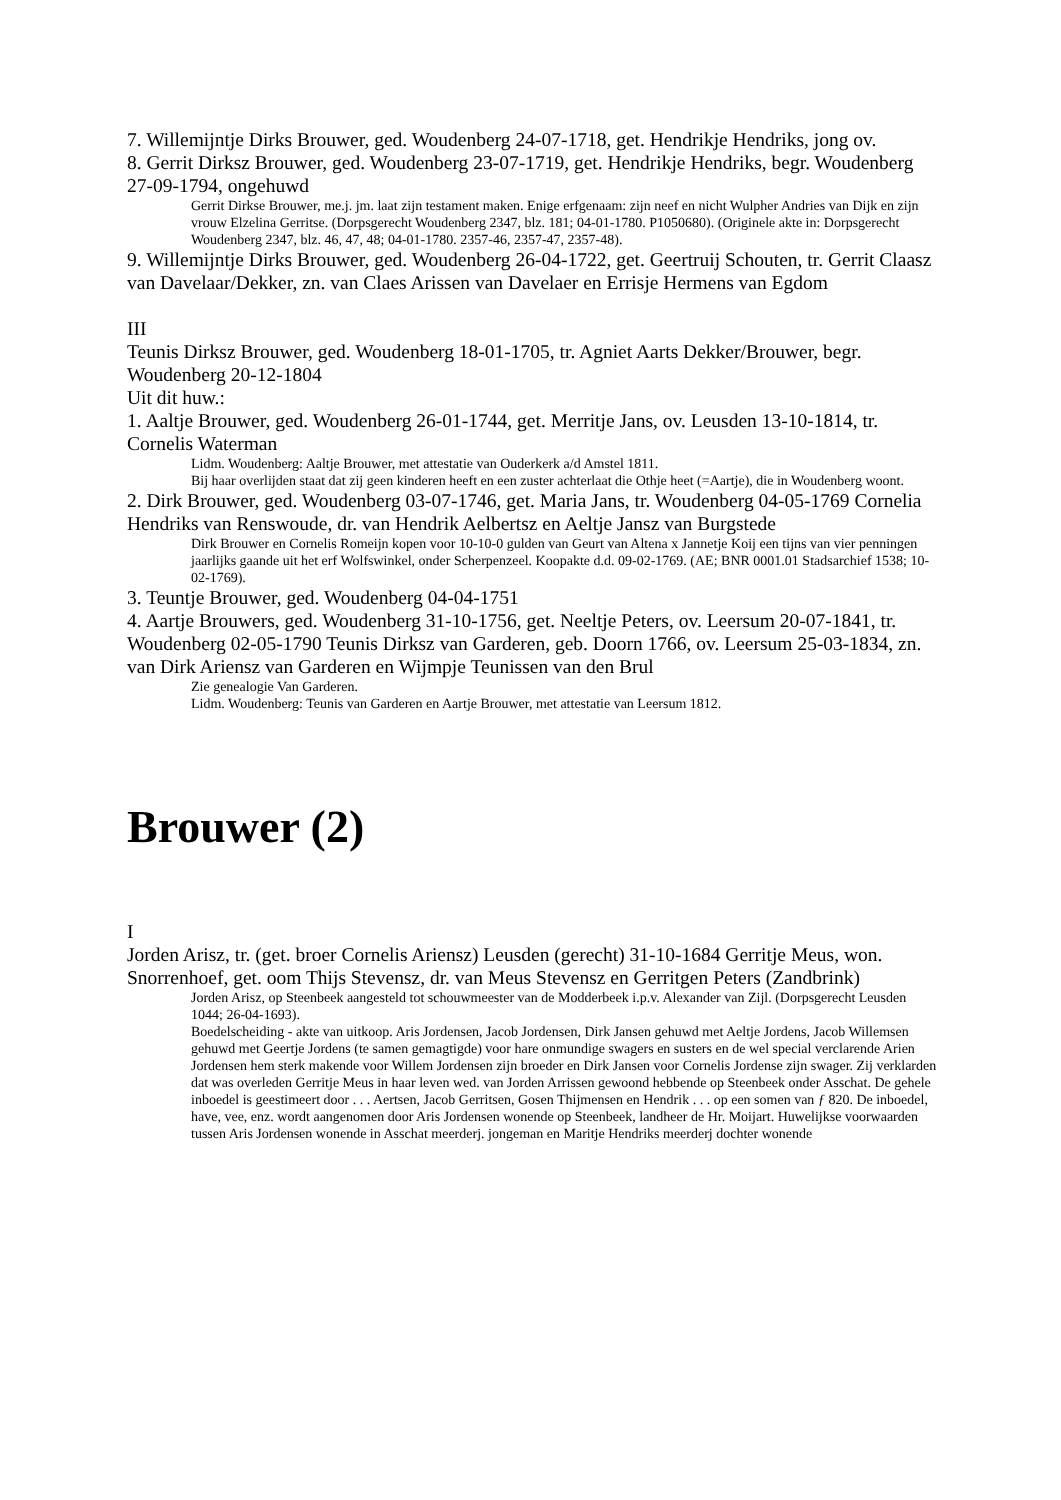7. Willemijntje Dirks Brouwer, ged. Woudenberg 24-07-1718, get. Hendrikje Hendriks, jong ov.
8. Gerrit Dirksz Brouwer, ged. Woudenberg 23-07-1719, get. Hendrikje Hendriks, begr. Woudenberg 27-09-1794, ongehuwd
Gerrit Dirkse Brouwer, me.j. jm. laat zijn testament maken. Enige erfgenaam: zijn neef en nicht Wulpher Andries van Dijk en zijn vrouw Elzelina Gerritse. (Dorpsgerecht Woudenberg 2347, blz. 181; 04-01-1780. P1050680). (Originele akte in: Dorpsgerecht Woudenberg 2347, blz. 46, 47, 48; 04-01-1780. 2357-46, 2357-47, 2357-48).
9. Willemijntje Dirks Brouwer, ged. Woudenberg 26-04-1722, get. Geertruij Schouten, tr. Gerrit Claasz van Davelaar/Dekker, zn. van Claes Arissen van Davelaer en Errisje Hermens van Egdom
III
Teunis Dirksz Brouwer, ged. Woudenberg 18-01-1705, tr. Agniet Aarts Dekker/Brouwer, begr. Woudenberg 20-12-1804
Uit dit huw.:
1. Aaltje Brouwer, ged. Woudenberg 26-01-1744, get. Merritje Jans, ov. Leusden 13-10-1814, tr. Cornelis Waterman
Lidm. Woudenberg: Aaltje Brouwer, met attestatie van Ouderkerk a/d Amstel 1811.
Bij haar overlijden staat dat zij geen kinderen heeft en een zuster achterlaat die Othje heet (=Aartje), die in Woudenberg woont.
2. Dirk Brouwer, ged. Woudenberg 03-07-1746, get. Maria Jans, tr. Woudenberg 04-05-1769 Cornelia Hendriks van Renswoude, dr. van Hendrik Aelbertsz en Aeltje Jansz van Burgstede
Dirk Brouwer en Cornelis Romeijn kopen voor 10-10-0 gulden van Geurt van Altena x Jannetje Koij een tijns van vier penningen jaarlijks gaande uit het erf Wolfswinkel, onder Scherpenzeel. Koopakte d.d. 09-02-1769. (AE; BNR 0001.01 Stadsarchief 1538; 10-02-1769).
3. Teuntje Brouwer, ged. Woudenberg 04-04-1751
4. Aartje Brouwers, ged. Woudenberg 31-10-1756, get. Neeltje Peters, ov. Leersum 20-07-1841, tr. Woudenberg 02-05-1790 Teunis Dirksz van Garderen, geb. Doorn 1766, ov. Leersum 25-03-1834, zn. van Dirk Ariensz van Garderen en Wijmpje Teunissen van den Brul
Zie genealogie Van Garderen.
Lidm. Woudenberg: Teunis van Garderen en Aartje Brouwer, met attestatie van Leersum 1812.
Brouwer (2)
I
Jorden Arisz, tr. (get. broer Cornelis Ariensz) Leusden (gerecht) 31-10-1684 Gerritje Meus, won. Snorrenhoef, get. oom Thijs Stevensz, dr. van Meus Stevensz en Gerritgen Peters (Zandbrink)
Jorden Arisz, op Steenbeek aangesteld tot schouwmeester van de Modderbeek i.p.v. Alexander van Zijl. (Dorpsgerecht Leusden 1044; 26-04-1693).
Boedelscheiding - akte van uitkoop. Aris Jordensen, Jacob Jordensen, Dirk Jansen gehuwd met Aeltje Jordens, Jacob Willemsen gehuwd met Geertje Jordens (te samen gemagtigde) voor hare onmundige swagers en susters en de wel special verclarende Arien Jordensen hem sterk makende voor Willem Jordensen zijn broeder en Dirk Jansen voor Cornelis Jordense zijn swager. Zij verklarden dat was overleden Gerritje Meus in haar leven wed. van Jorden Arrissen gewoond hebbende op Steenbeek onder Asschat. De gehele inboedel is geestimeert door . . . Aertsen, Jacob Gerritsen, Gosen Thijmensen en Hendrik . . . op een somen van ƒ 820. De inboedel, have, vee, enz. wordt aangenomen door Aris Jordensen wonende op Steenbeek, landheer de Hr. Moijart. Huwelijkse voorwaarden tussen Aris Jordensen wonende in Asschat meerderj. jongeman en Maritje Hendriks meerderj dochter wonende